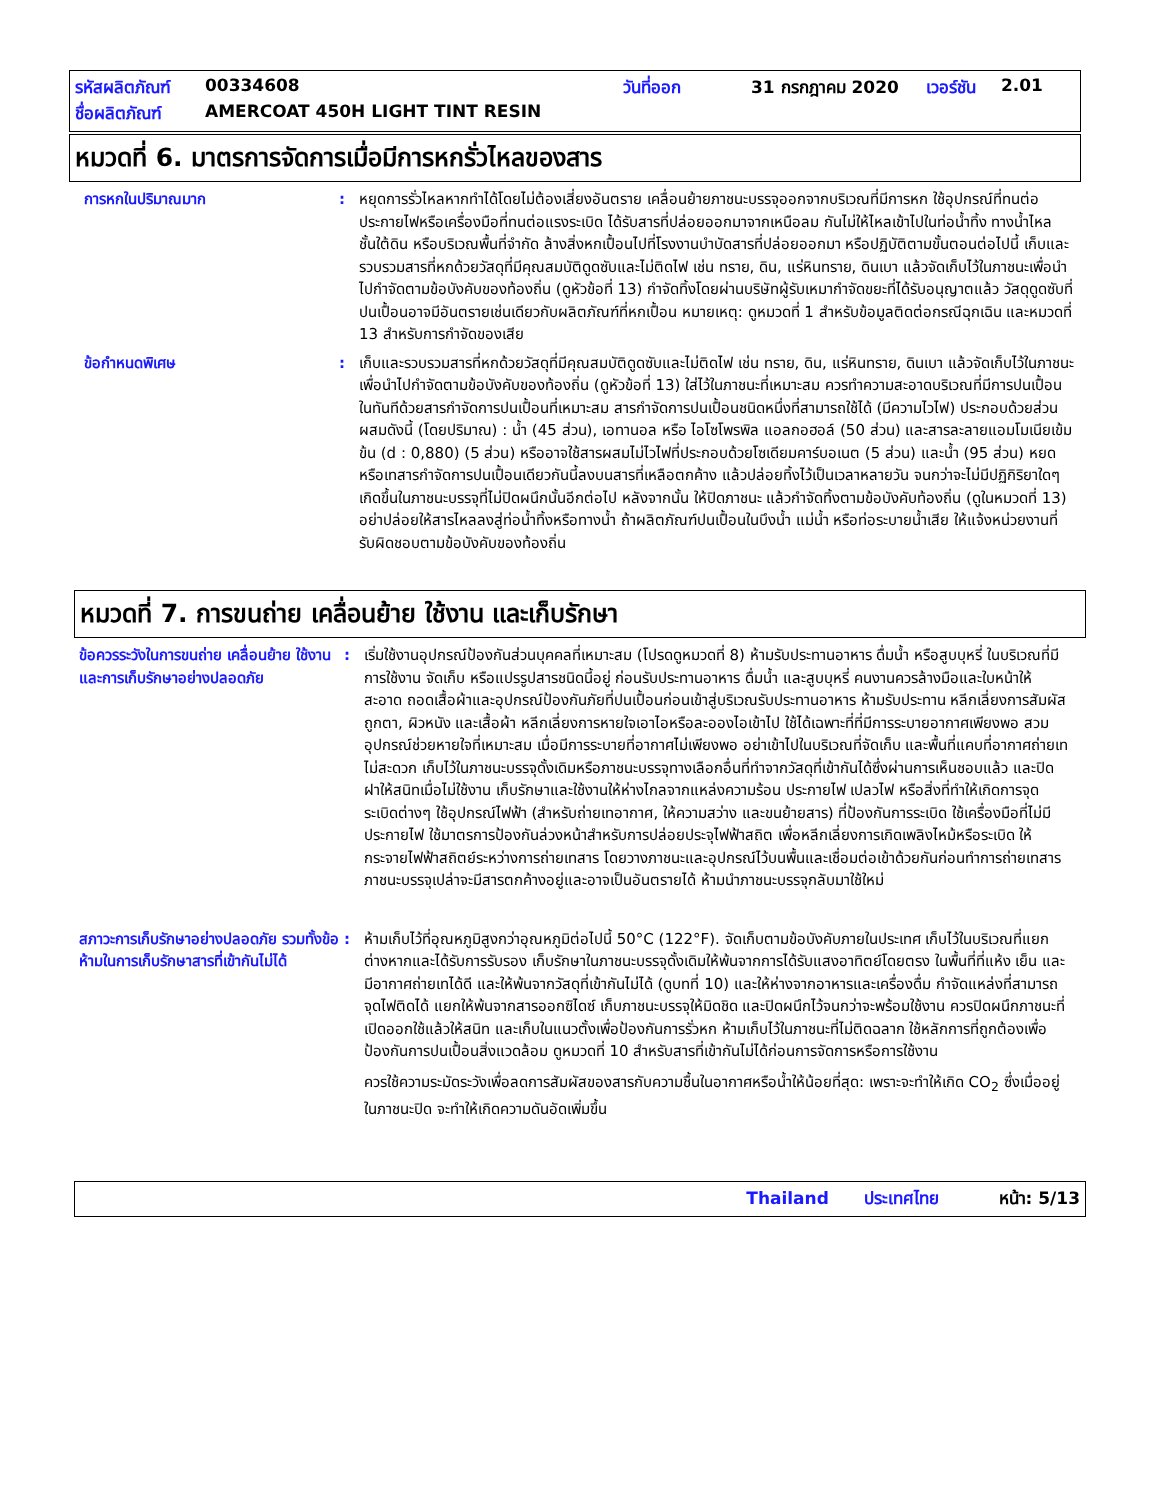รหัสผลิตภัณฑ์ 00334608 วันที่ออก 31 กรกฎาคม 2020 เวอร์ชัน 2.01
ชื่อผลิตภัณฑ์ AMERCOAT 450H LIGHT TINT RESIN
หมวดที่ 6. มาตรการจัดการเมื่อมีการหกรั่วไหลของสาร
การหกในปริมาณมาก : หยุดการรั่วไหลหากทำได้โดยไม่ต้องเสี่ยงอันตราย เคลื่อนย้ายภาชนะบรรจุออกจากบริเวณที่มีการหก ใช้อุปกรณ์ที่ทนต่อประกายไฟหรือเครื่องมือที่ทนต่อแรงระเบิด ได้รับสารที่ปล่อยออกมาจากเหนือลม กันไม่ให้ไหลเข้าไปในท่อน้ำทิ้ง ทางน้ำไหล ชั้นใต้ดิน หรือบริเวณพื้นที่จำกัด ล้างสิ่งหกเปื้อนไปที่โรงงานบำบัดสารที่ปล่อยออกมา หรือปฏิบัติตามขั้นตอนต่อไปนี้ เก็บและรวบรวมสารที่หกด้วยวัสดุที่มีคุณสมบัติดูดซับและไม่ติดไฟ เช่น ทราย, ดิน, แร่หินทราย, ดินเบา แล้วจัดเก็บไว้ในภาชนะเพื่อนำไปกำจัดตามข้อบังคับของท้องถิ่น (ดูหัวข้อที่ 13) กำจัดทิ้งโดยผ่านบริษัทผู้รับเหมากำจัดขยะที่ได้รับอนุญาตแล้ว วัสดุดูดซับที่ปนเปื้อนอาจมีอันตรายเช่นเดียวกับผลิตภัณฑ์ที่หกเปื้อน หมายเหตุ: ดูหมวดที่ 1 สำหรับข้อมูลติดต่อกรณีฉุกเฉิน และหมวดที่ 13 สำหรับการกำจัดของเสีย
ข้อกำหนดพิเศษ : เก็บและรวบรวมสารที่หกด้วยวัสดุที่มีคุณสมบัติดูดซับและไม่ติดไฟ เช่น ทราย, ดิน, แร่หินทราย, ดินเบา แล้วจัดเก็บไว้ในภาชนะเพื่อนำไปกำจัดตามข้อบังคับของท้องถิ่น (ดูหัวข้อที่ 13) ใส่ไว้ในภาชนะที่เหมาะสม ควรทำความสะอาดบริเวณที่มีการปนเปื้อนในทันทีด้วยสารกำจัดการปนเปื้อนที่เหมาะสม สารกำจัดการปนเปื้อนชนิดหนึ่งที่สามารถใช้ได้ (มีความไวไฟ) ประกอบด้วยส่วนผสมดังนี้ (โดยปริมาณ) : น้ำ (45 ส่วน), เอทานอล หรือ ไอโซโพรพิล แอลกอฮอล์ (50 ส่วน) และสารละลายแอมโมเนียเข้มข้น (d : 0,880) (5 ส่วน) หรืออาจใช้สารผสมไม่ไวไฟที่ประกอบด้วยโซเดียมคาร์บอเนต (5 ส่วน) และน้ำ (95 ส่วน) หยดหรือเทสารกำจัดการปนเปื้อนเดียวกันนี้ลงบนสารที่เหลือตกค้าง แล้วปล่อยทิ้งไว้เป็นเวลาหลายวัน จนกว่าจะไม่มีปฏิกิริยาใดๆเกิดขึ้นในภาชนะบรรจุที่ไม่ปิดผนึกนั้นอีกต่อไป หลังจากนั้น ให้ปิดภาชนะ แล้วกำจัดทิ้งตามข้อบังคับท้องถิ่น (ดูในหมวดที่ 13) อย่าปล่อยให้สารไหลลงสู่ท่อน้ำทิ้งหรือทางน้ำ ถ้าผลิตภัณฑ์ปนเปื้อนในบึงน้ำ แม่น้ำ หรือท่อระบายน้ำเสีย ให้แจ้งหน่วยงานที่รับผิดชอบตามข้อบังคับของท้องถิ่น
หมวดที่ 7. การขนถ่าย เคลื่อนย้าย ใช้งาน และเก็บรักษา
ข้อควรระวังในการขนถ่าย เคลื่อนย้าย ใช้งาน และการเก็บรักษาอย่างปลอดภัย
: เริ่มใช้งานอุปกรณ์ป้องกันส่วนบุคคลที่เหมาะสม (โปรดดูหมวดที่ 8) ห้ามรับประทานอาหาร ดื่มน้ำ หรือสูบบุหรี่ ในบริเวณที่มีการใช้งาน จัดเก็บ หรือแปรรูปสารชนิดนี้อยู่ ก่อนรับประทานอาหาร ดื่มน้ำ และสูบบุหรี่ คนงานควรล้างมือและใบหน้าให้สะอาด ถอดเสื้อผ้าและอุปกรณ์ป้องกันภัยที่ปนเปื้อนก่อนเข้าสู่บริเวณรับประทานอาหาร ห้ามรับประทาน หลีกเลี่ยงการสัมผัสถูกตา, ผิวหนัง และเสื้อผ้า หลีกเลี่ยงการหายใจเอาไอหรือละอองไอเข้าไป ใช้ได้เฉพาะที่ที่มีการระบายอากาศเพียงพอ สวมอุปกรณ์ช่วยหายใจที่เหมาะสม เมื่อมีการระบายที่อากาศไม่เพียงพอ อย่าเข้าไปในบริเวณที่จัดเก็บ และพื้นที่แคบที่อากาศถ่ายเทไม่สะดวก เก็บไว้ในภาชนะบรรจุดั้งเดิมหรือภาชนะบรรจุทางเลือกอื่นที่ทำจากวัสดุที่เข้ากันได้ซึ่งผ่านการเห็นชอบแล้ว และปิดฝาให้สนิทเมื่อไม่ใช้งาน เก็บรักษาและใช้งานให้ห่างไกลจากแหล่งความร้อน ประกายไฟ เปลวไฟ หรือสิ่งที่ทำให้เกิดการจุดระเบิดต่างๆ ใช้อุปกรณ์ไฟฟ้า (สำหรับถ่ายเทอากาศ, ให้ความสว่าง และขนย้ายสาร) ที่ป้องกันการระเบิด ใช้เครื่องมือที่ไม่มีประกายไฟ ใช้มาตรการป้องกันล่วงหน้าสำหรับการปล่อยประจุไฟฟ้าสถิต เพื่อหลีกเลี่ยงการเกิดเพลิงไหม้หรือระเบิด ให้กระจายไฟฟ้าสถิตย์ระหว่างการถ่ายเทสาร โดยวางภาชนะและอุปกรณ์ไว้บนพื้นและเชื่อมต่อเข้าด้วยกันก่อนทำการถ่ายเทสาร ภาชนะบรรจุเปล่าจะมีสารตกค้างอยู่และอาจเป็นอันตรายได้ ห้ามนำภาชนะบรรจุกลับมาใช้ใหม่
สภาวะการเก็บรักษาอย่างปลอดภัย รวมทั้งข้อห้ามในการเก็บรักษาสารที่เข้ากันไม่ได้
: ห้ามเก็บไว้ที่อุณหภูมิสูงกว่าอุณหภูมิต่อไปนี้ 50°C (122°F). จัดเก็บตามข้อบังคับภายในประเทศ เก็บไว้ในบริเวณที่แยกต่างหากและได้รับการรับรอง เก็บรักษาในภาชนะบรรจุดั้งเดิมให้พ้นจากการได้รับแสงอาทิตย์โดยตรง ในพื้นที่ที่แห้ง เย็น และมีอากาศถ่ายเทได้ดี และให้พ้นจากวัสดุที่เข้ากันไม่ได้ (ดูบทที่ 10) และให้ห่างจากอาหารและเครื่องดื่ม กำจัดแหล่งที่สามารถจุดไฟติดได้ แยกให้พ้นจากสารออกซิไดซ์ เก็บภาชนะบรรจุให้มิดชิด และปิดผนึกไว้จนกว่าจะพร้อมใช้งาน ควรปิดผนึกภาชนะที่เปิดออกใช้แล้วให้สนิท และเก็บในแนวตั้งเพื่อป้องกันการรั่วหก ห้ามเก็บไว้ในภาชนะที่ไม่ติดฉลาก ใช้หลักการที่ถูกต้องเพื่อป้องกันการปนเปื้อนสิ่งแวดล้อม ดูหมวดที่ 10 สำหรับสารที่เข้ากันไม่ได้ก่อนการจัดการหรือการใช้งาน
ควรใช้ความระมัดระวังเพื่อลดการสัมผัสของสารกับความชื้นในอากาศหรือน้ำให้น้อยที่สุด: เพราะจะทำให้เกิด CO<sub>2</sub> ซึ่งเมื่ออยู่ในภาชนะปิด จะทำให้เกิดความดันอัดเพิ่มขึ้น
Thailand ประเทศไทย หน้า: 5/13